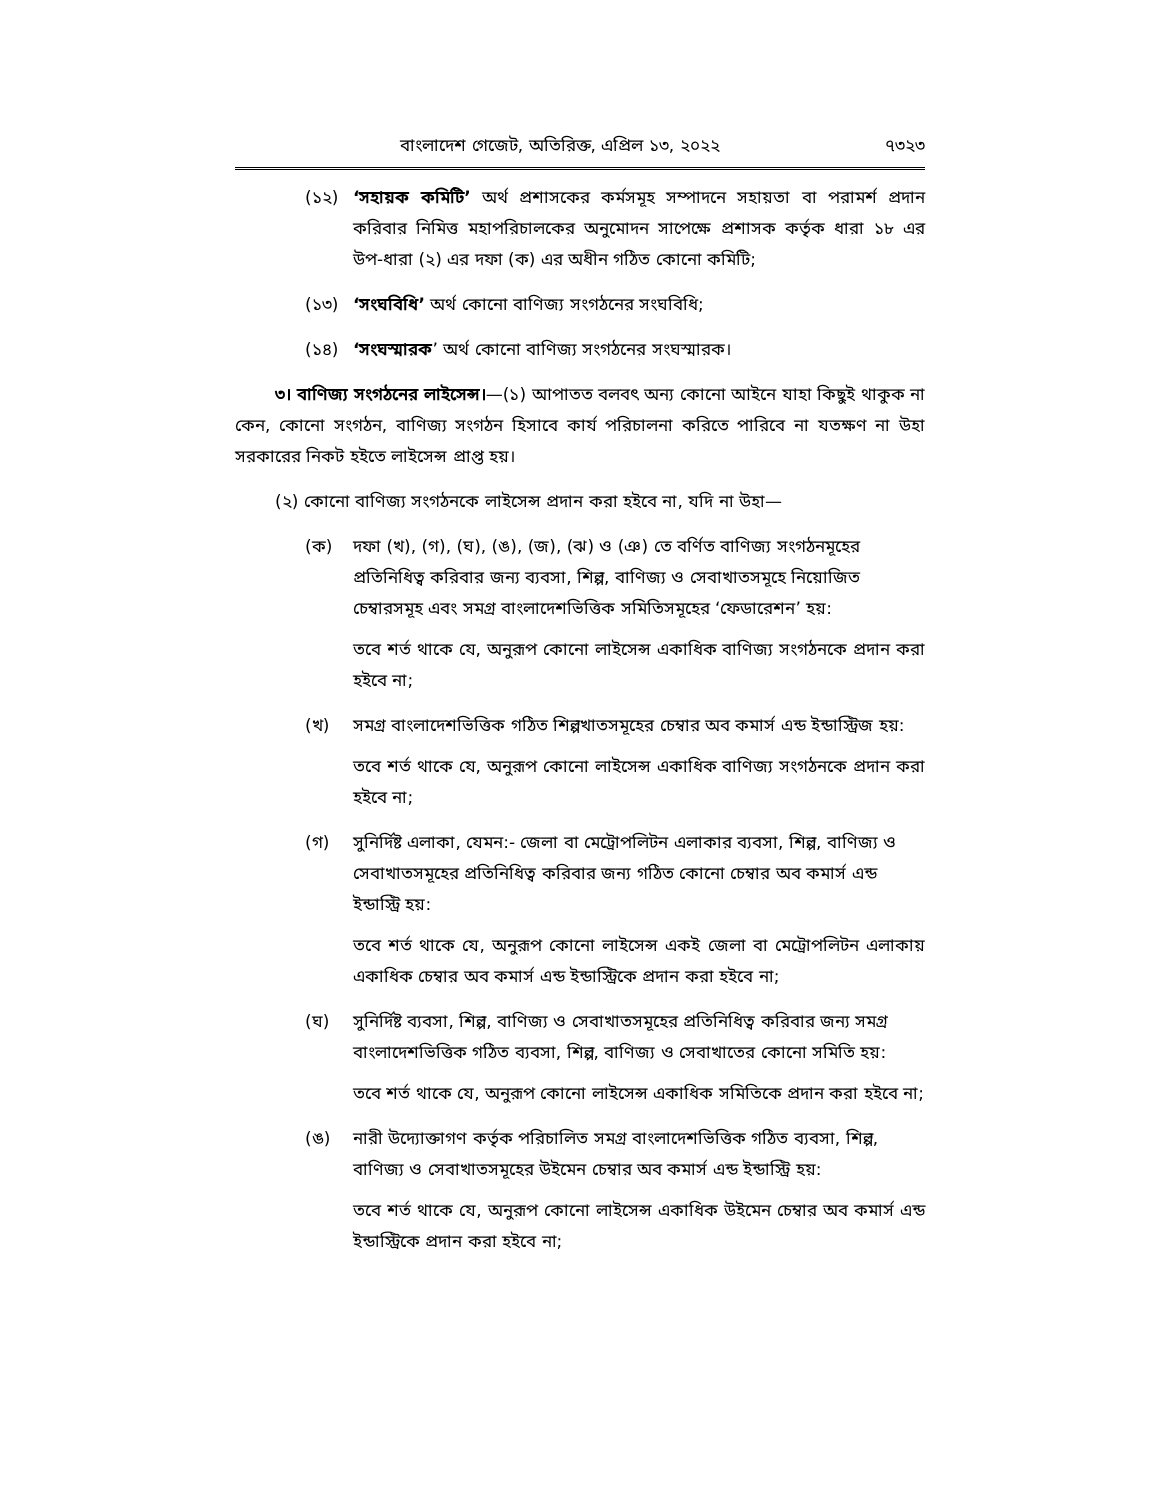বাংলাদেশ গেজেট, অতিরিক্ত, এপ্রিল ১৩, ২০২২ ৭৩২৩
(১২) ‘সহায়ক কমিটি’ অর্থ প্রশাসকের কর্মসমূহ সম্পাদনে সহায়তা বা পরামর্শ প্রদান করিবার নিমিত্ত মহাপরিচালকের অনুমোদন সাপেক্ষে প্রশাসক কর্তৃক ধারা ১৮ এর উপ-ধারা (২) এর দফা (ক) এর অধীন গঠিত কোনো কমিটি;
(১৩) ‘সংঘবিধি’ অর্থ কোনো বাণিজ্য সংগঠনের সংঘবিধি;
(১৪) ‘সংঘস্মারক’ অর্থ কোনো বাণিজ্য সংগঠনের সংঘস্মারক।
৩। বাণিজ্য সংগঠনের লাইসেন্স।—(১) আপাতত বলবৎ অন্য কোনো আইনে যাহা কিছুই থাকুক না কেন, কোনো সংগঠন, বাণিজ্য সংগঠন হিসাবে কার্য পরিচালনা করিতে পারিবে না যতক্ষণ না উহা সরকারের নিকট হইতে লাইসেন্স প্রাপ্ত হয়।
(২) কোনো বাণিজ্য সংগঠনকে লাইসেন্স প্রদান করা হইবে না, যদি না উহা—
(ক) দফা (খ), (গ), (ঘ), (ঙ), (জ), (ঝ) ও (ঞ) তে বর্ণিত বাণিজ্য সংগঠনমূহের প্রতিনিধিত্ব করিবার জন্য ব্যবসা, শিল্প, বাণিজ্য ও সেবাখাতসমূহে নিয়োজিত চেম্বারসমূহ এবং সমগ্র বাংলাদেশভিত্তিক সমিতিসমূহের ‘ফেডারেশন’ হয়:
তবে শর্ত থাকে যে, অনুরূপ কোনো লাইসেন্স একাধিক বাণিজ্য সংগঠনকে প্রদান করা হইবে না;
(খ) সমগ্র বাংলাদেশভিত্তিক গঠিত শিল্পখাতসমূহের চেম্বার অব কমার্স এন্ড ইন্ডাস্ট্রিজ হয়:
তবে শর্ত থাকে যে, অনুরূপ কোনো লাইসেন্স একাধিক বাণিজ্য সংগঠনকে প্রদান করা হইবে না;
(গ) সুনির্দিষ্ট এলাকা, যেমন:- জেলা বা মেট্রোপলিটন এলাকার ব্যবসা, শিল্প, বাণিজ্য ও সেবাখাতসমূহের প্রতিনিধিত্ব করিবার জন্য গঠিত কোনো চেম্বার অব কমার্স এন্ড ইন্ডাস্ট্রি হয়:
তবে শর্ত থাকে যে, অনুরূপ কোনো লাইসেন্স একই জেলা বা মেট্রোপলিটন এলাকায় একাধিক চেম্বার অব কমার্স এন্ড ইন্ডাস্ট্রিকে প্রদান করা হইবে না;
(ঘ) সুনির্দিষ্ট ব্যবসা, শিল্প, বাণিজ্য ও সেবাখাতসমূহের প্রতিনিধিত্ব করিবার জন্য সমগ্র বাংলাদেশভিত্তিক গঠিত ব্যবসা, শিল্প, বাণিজ্য ও সেবাখাতের কোনো সমিতি হয়:
তবে শর্ত থাকে যে, অনুরূপ কোনো লাইসেন্স একাধিক সমিতিকে প্রদান করা হইবে না;
(ঙ) নারী উদ্যোক্তাগণ কর্তৃক পরিচালিত সমগ্র বাংলাদেশভিত্তিক গঠিত ব্যবসা, শিল্প, বাণিজ্য ও সেবাখাতসমূহের উইমেন চেম্বার অব কমার্স এন্ড ইন্ডাস্ট্রি হয়:
তবে শর্ত থাকে যে, অনুরূপ কোনো লাইসেন্স একাধিক উইমেন চেম্বার অব কমার্স এন্ড ইন্ডাস্ট্রিকে প্রদান করা হইবে না;